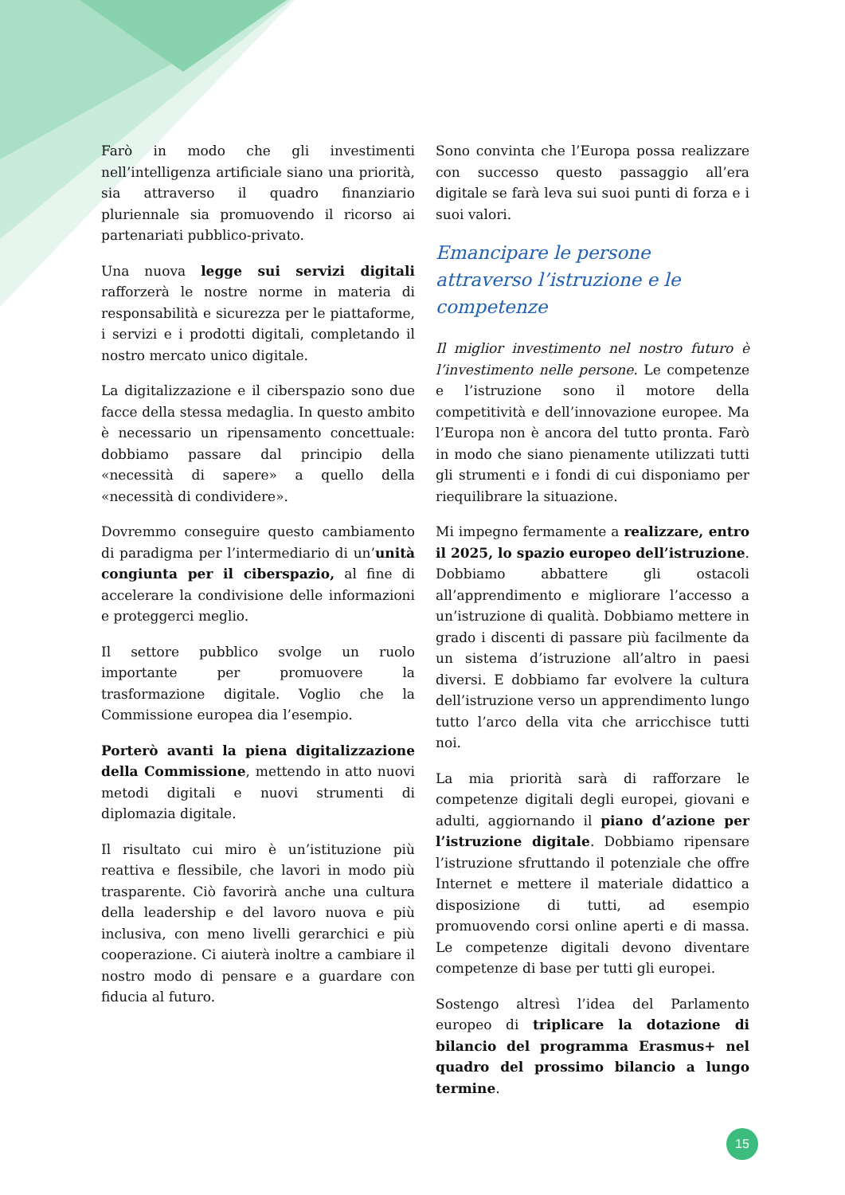Farò in modo che gli investimenti nell’intelligenza artificiale siano una priorità, sia attraverso il quadro finanziario pluriennale sia promuovendo il ricorso ai partenariati pubblico-privato.
Una nuova legge sui servizi digitali rafforzerà le nostre norme in materia di responsabilità e sicurezza per le piattaforme, i servizi e i prodotti digitali, completando il nostro mercato unico digitale.
La digitalizzazione e il ciberspazio sono due facce della stessa medaglia. In questo ambito è necessario un ripensamento concettuale: dobbiamo passare dal principio della «necessità di sapere» a quello della «necessità di condividere».
Dovremmo conseguire questo cambiamento di paradigma per l’intermediario di un’unità congiunta per il ciberspazio, al fine di accelerare la condivisione delle informazioni e proteggerci meglio.
Il settore pubblico svolge un ruolo importante per promuovere la trasformazione digitale. Voglio che la Commissione europea dia l’esempio.
Porterò avanti la piena digitalizzazione della Commissione, mettendo in atto nuovi metodi digitali e nuovi strumenti di diplomazia digitale.
Il risultato cui miro è un’istituzione più reattiva e flessibile, che lavori in modo più trasparente. Ciò favorirà anche una cultura della leadership e del lavoro nuova e più inclusiva, con meno livelli gerarchici e più cooperazione. Ci aiuterà inoltre a cambiare il nostro modo di pensare e a guardare con fiducia al futuro.
Sono convinta che l’Europa possa realizzare con successo questo passaggio all’era digitale se farà leva sui suoi punti di forza e i suoi valori.
Emancipare le persone attraverso l’istruzione e le competenze
Il miglior investimento nel nostro futuro è l’investimento nelle persone. Le competenze e l’istruzione sono il motore della competitività e dell’innovazione europee. Ma l’Europa non è ancora del tutto pronta. Farò in modo che siano pienamente utilizzati tutti gli strumenti e i fondi di cui disponiamo per riequilibrare la situazione.
Mi impegno fermamente a realizzare, entro il 2025, lo spazio europeo dell’istruzione. Dobbiamo abbattere gli ostacoli all’apprendimento e migliorare l’accesso a un’istruzione di qualità. Dobbiamo mettere in grado i discenti di passare più facilmente da un sistema d’istruzione all’altro in paesi diversi. E dobbiamo far evolvere la cultura dell’istruzione verso un apprendimento lungo tutto l’arco della vita che arricchisce tutti noi.
La mia priorità sarà di rafforzare le competenze digitali degli europei, giovani e adulti, aggiornando il piano d’azione per l’istruzione digitale. Dobbiamo ripensare l’istruzione sfruttando il potenziale che offre Internet e mettere il materiale didattico a disposizione di tutti, ad esempio promuovendo corsi online aperti e di massa. Le competenze digitali devono diventare competenze di base per tutti gli europei.
Sostengo altresì l’idea del Parlamento europeo di triplicare la dotazione di bilancio del programma Erasmus+ nel quadro del prossimo bilancio a lungo termine.
15